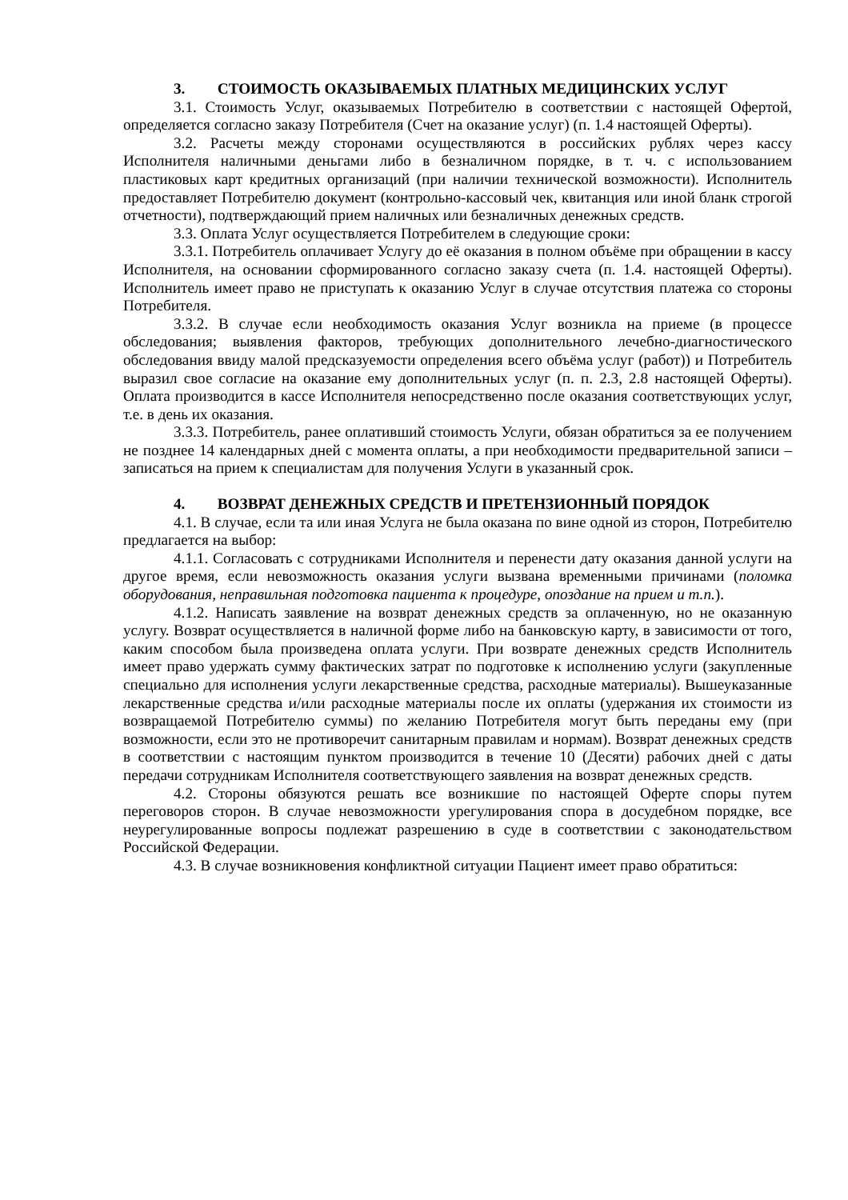3. СТОИМОСТЬ ОКАЗЫВАЕМЫХ ПЛАТНЫХ МЕДИЦИНСКИХ УСЛУГ
3.1. Стоимость Услуг, оказываемых Потребителю в соответствии с настоящей Офертой, определяется согласно заказу Потребителя (Счет на оказание услуг) (п. 1.4 настоящей Оферты).
3.2. Расчеты между сторонами осуществляются в российских рублях через кассу Исполнителя наличными деньгами либо в безналичном порядке, в т. ч. с использованием пластиковых карт кредитных организаций (при наличии технической возможности). Исполнитель предоставляет Потребителю документ (контрольно-кассовый чек, квитанция или иной бланк строгой отчетности), подтверждающий прием наличных или безналичных денежных средств.
3.3. Оплата Услуг осуществляется Потребителем в следующие сроки:
3.3.1. Потребитель оплачивает Услугу до её оказания в полном объёме при обращении в кассу Исполнителя, на основании сформированного согласно заказу счета (п. 1.4. настоящей Оферты). Исполнитель имеет право не приступать к оказанию Услуг в случае отсутствия платежа со стороны Потребителя.
3.3.2. В случае если необходимость оказания Услуг возникла на приеме (в процессе обследования; выявления факторов, требующих дополнительного лечебно-диагностического обследования ввиду малой предсказуемости определения всего объёма услуг (работ)) и Потребитель выразил свое согласие на оказание ему дополнительных услуг (п. п. 2.3, 2.8 настоящей Оферты). Оплата производится в кассе Исполнителя непосредственно после оказания соответствующих услуг, т.е. в день их оказания.
3.3.3. Потребитель, ранее оплативший стоимость Услуги, обязан обратиться за ее получением не позднее 14 календарных дней с момента оплаты, а при необходимости предварительной записи – записаться на прием к специалистам для получения Услуги в указанный срок.
4. ВОЗВРАТ ДЕНЕЖНЫХ СРЕДСТВ И ПРЕТЕНЗИОННЫЙ ПОРЯДОК
4.1. В случае, если та или иная Услуга не была оказана по вине одной из сторон, Потребителю предлагается на выбор:
4.1.1. Согласовать с сотрудниками Исполнителя и перенести дату оказания данной услуги на другое время, если невозможность оказания услуги вызвана временными причинами (поломка оборудования, неправильная подготовка пациента к процедуре, опоздание на прием и т.п.).
4.1.2. Написать заявление на возврат денежных средств за оплаченную, но не оказанную услугу. Возврат осуществляется в наличной форме либо на банковскую карту, в зависимости от того, каким способом была произведена оплата услуги. При возврате денежных средств Исполнитель имеет право удержать сумму фактических затрат по подготовке к исполнению услуги (закупленные специально для исполнения услуги лекарственные средства, расходные материалы). Вышеуказанные лекарственные средства и/или расходные материалы после их оплаты (удержания их стоимости из возвращаемой Потребителю суммы) по желанию Потребителя могут быть переданы ему (при возможности, если это не противоречит санитарным правилам и нормам). Возврат денежных средств в соответствии с настоящим пунктом производится в течение 10 (Десяти) рабочих дней с даты передачи сотрудникам Исполнителя соответствующего заявления на возврат денежных средств.
4.2. Стороны обязуются решать все возникшие по настоящей Оферте споры путем переговоров сторон. В случае невозможности урегулирования спора в досудебном порядке, все неурегулированные вопросы подлежат разрешению в суде в соответствии с законодательством Российской Федерации.
4.3. В случае возникновения конфликтной ситуации Пациент имеет право обратиться: